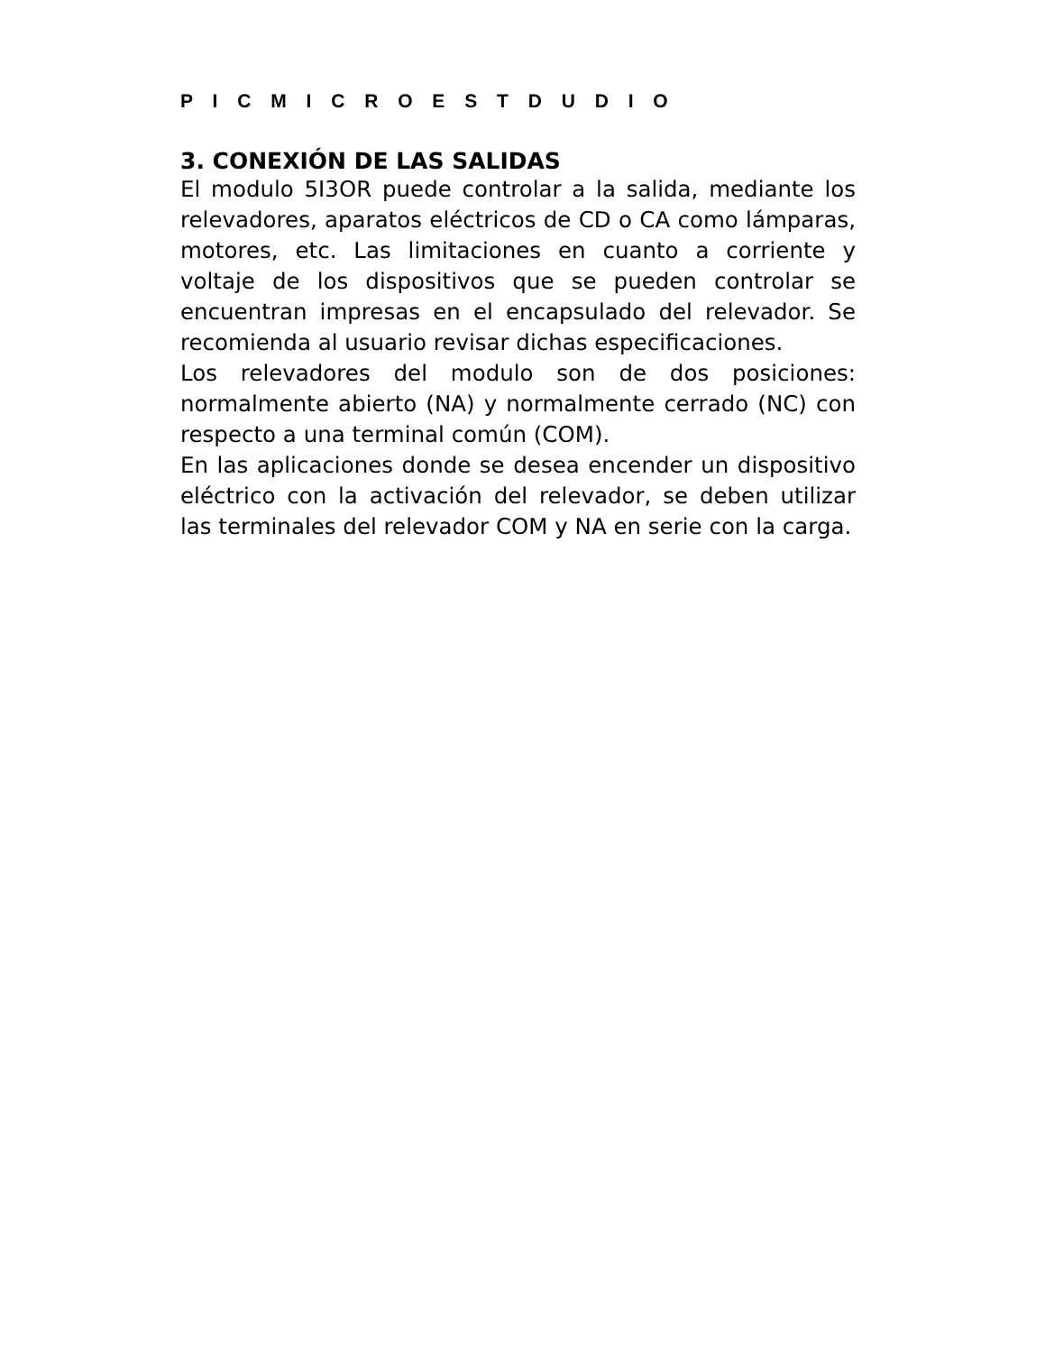P I C M I C R O E S T D U D I O
3. CONEXIÓN DE LAS SALIDAS
El modulo 5I3OR puede controlar a la salida, mediante los relevadores, aparatos eléctricos de CD o CA como lámparas, motores, etc. Las limitaciones en cuanto a corriente y voltaje de los dispositivos que se pueden controlar se encuentran impresas en el encapsulado del relevador. Se recomienda al usuario revisar dichas especificaciones.
Los relevadores del modulo son de dos posiciones: normalmente abierto (NA) y normalmente cerrado (NC) con respecto a una terminal común (COM).
En las aplicaciones donde se desea encender un dispositivo eléctrico con la activación del relevador, se deben utilizar las terminales del relevador COM y NA en serie con la carga.